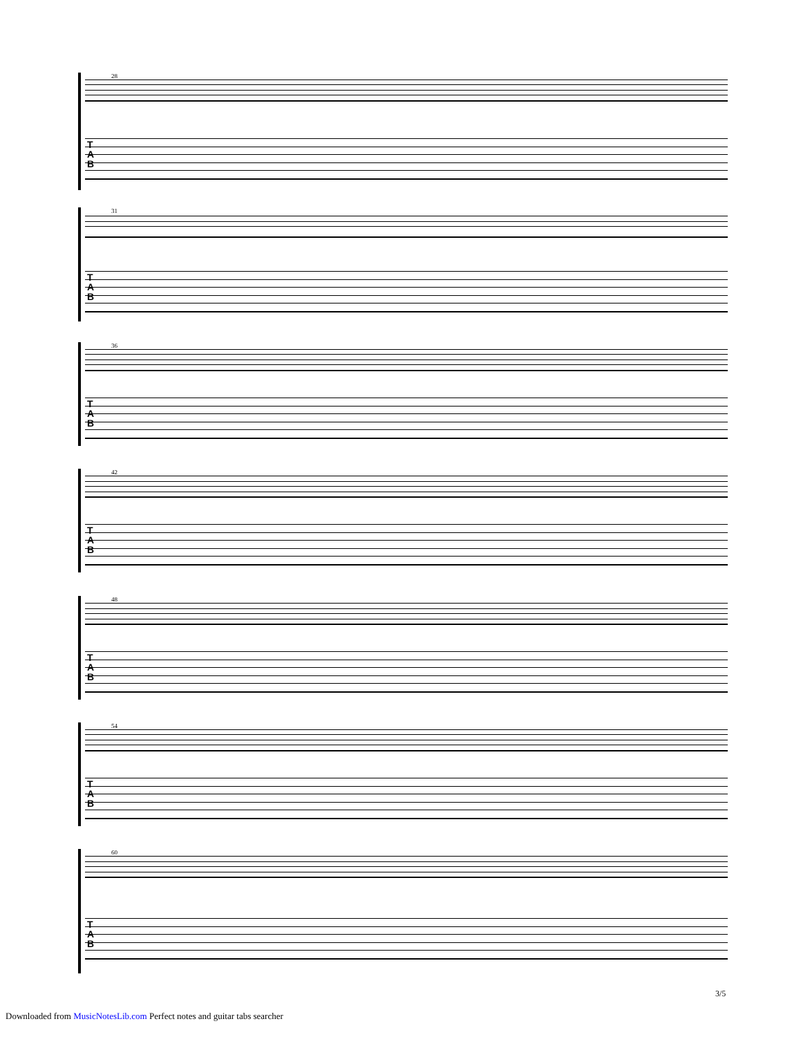28
T
A
B
31
T
A
B
36
T
A
B
42
T
A
B
48
T
A
B
54
T
A
B
60
T
A
B
3/5
Downloaded from MusicNotesLib.com Perfect notes and guitar tabs searcher